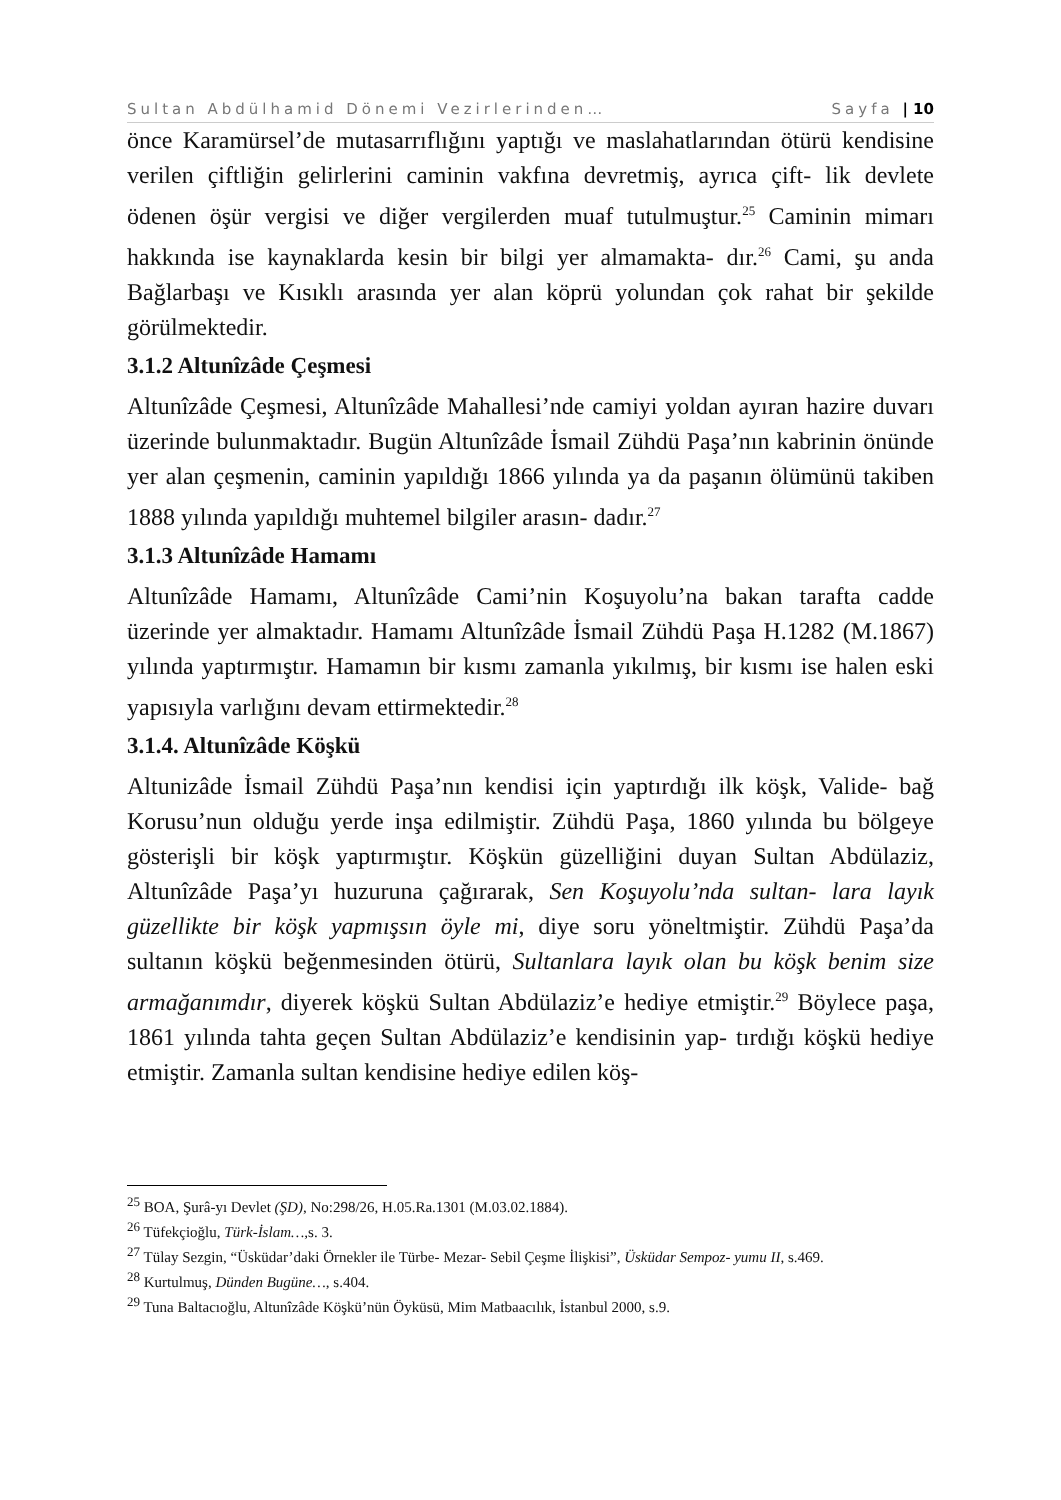Sultan Abdülhamid Dönemi Vezirlerinden… Sayfa | 10
önce Karamürsel’de mutasarrıflığını yaptığı ve maslahatlarından ötürü kendisine verilen çiftliğin gelirlerini caminin vakfına devretmiş, ayrıca çift- lik devlete ödenen öşür vergisi ve diğer vergilerden muaf tutulmuştur.<sup>25</sup> Caminin mimarı hakkında ise kaynaklarda kesin bir bilgi yer almamakta- dır.<sup>26</sup> Cami, şu anda Bağlarbaşı ve Kısıklı arasında yer alan köprü yolundan çok rahat bir şekilde görülmektedir.
3.1.2 Altunîzâde Çeşmesi
Altunîzâde Çeşmesi, Altunîzâde Mahallesi’nde camiyi yoldan ayıran hazire duvarı üzerinde bulunmaktadır. Bugün Altunîzâde İsmail Zühdü Paşa’nın kabrinin önünde yer alan çeşmenin, caminin yapıldığı 1866 yılında ya da paşanın ölümünü takiben 1888 yılında yapıldığı muhtemel bilgiler arasın- dadır.<sup>27</sup>
3.1.3 Altunîzâde Hamamı
Altunîzâde Hamamı, Altunîzâde Cami’nin Koşuyolu’na bakan tarafta cadde üzerinde yer almaktadır. Hamamı Altunîzâde İsmail Zühdü Paşa H.1282 (M.1867) yılında yaptırmıştır. Hamamın bir kısmı zamanla yıkılmış, bir kısmı ise halen eski yapısıyla varlığını devam ettirmektedir.<sup>28</sup>
3.1.4. Altunîzâde Köşkü
Altunizâde İsmail Zühdü Paşa’nın kendisi için yaptırdığı ilk köşk, Valide- bağ Korusu’nun olduğu yerde inşa edilmiştir. Zühdü Paşa, 1860 yılında bu bölgeye gösterişli bir köşk yaptırmıştır. Köşkün güzelliğini duyan Sultan Abdülaziz, Altunîzâde Paşa’yı huzuruna çağırarak, Sen Koşuyolu’nda sultan- lara layık güzellikte bir köşk yapmışsın öyle mi, diye soru yöneltmiştir. Zühdü Paşa’da sultanın köşkü beğenmesinden ötürü, Sultanlara layık olan bu köşk benim size armağanımdır, diyerek köşkü Sultan Abdülaziz’e hediye etmiştir.<sup>29</sup> Böylece paşa, 1861 yılında tahta geçen Sultan Abdülaziz’e kendisinin yap- tırdığı köşkü hediye etmiştir. Zamanla sultan kendisine hediye edilen köş-
<sup>25</sup> BOA, Şurâ-yı Devlet (ŞD), No:298/26, H.05.Ra.1301 (M.03.02.1884).
<sup>26</sup> Tüfekçioğlu, Türk-İslam…, s. 3.
<sup>27</sup> Tülay Sezgin, “Üsküdar’daki Örnekler ile Türbe- Mezar- Sebil Çeşme İlişkisi”, Üsküdar Sempoz- yumu II, s.469.
<sup>28</sup> Kurtulmuş, Dünden Bugüne…, s.404.
<sup>29</sup> Tuna Baltacıoğlu, Altunîzâde Köşkü’nün Öyküsü, Mim Matbaacılık, İstanbul 2000, s.9.